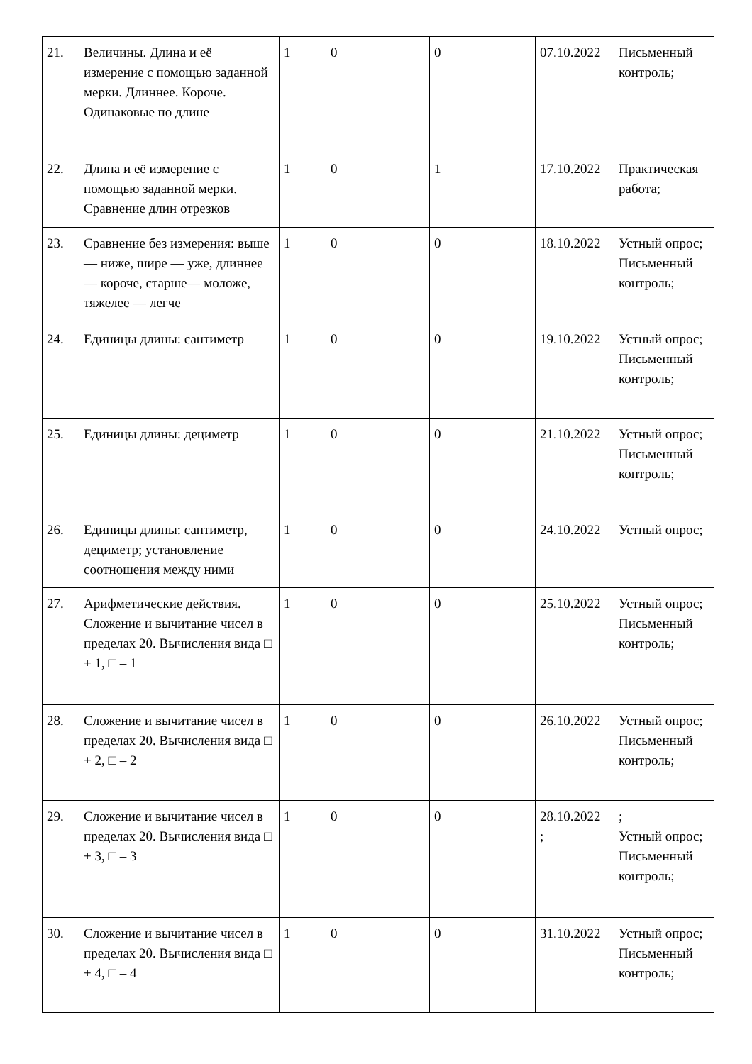| 21. | Величины. Длина и её измерение с помощью заданной мерки. Длиннее. Короче. Одинаковые по длине | 1 | 0 | 0 | 07.10.2022 | Письменный контроль; |
| 22. | Длина и её измерение с помощью заданной мерки. Сравнение длин отрезков | 1 | 0 | 1 | 17.10.2022 | Практическая работа; |
| 23. | Сравнение без измерения: выше — ниже, шире — уже, длиннее — короче, старше— моложе, тяжелее — легче | 1 | 0 | 0 | 18.10.2022 | Устный опрос; Письменный контроль; |
| 24. | Единицы длины: сантиметр | 1 | 0 | 0 | 19.10.2022 | Устный опрос; Письменный контроль; |
| 25. | Единицы длины: дециметр | 1 | 0 | 0 | 21.10.2022 | Устный опрос; Письменный контроль; |
| 26. | Единицы длины: сантиметр, дециметр; установление соотношения между ними | 1 | 0 | 0 | 24.10.2022 | Устный опрос; |
| 27. | Арифметические действия. Сложение и вычитание чисел в пределах 20. Вычисления вида □ + 1, □ – 1 | 1 | 0 | 0 | 25.10.2022 | Устный опрос; Письменный контроль; |
| 28. | Сложение и вычитание чисел в пределах 20. Вычисления вида □ + 2, □ – 2 | 1 | 0 | 0 | 26.10.2022 | Устный опрос; Письменный контроль; |
| 29. | Сложение и вычитание чисел в пределах 20. Вычисления вида □ + 3, □ – 3 | 1 | 0 | 0 | 28.10.2022 ; | ; Устный опрос; Письменный контроль; |
| 30. | Сложение и вычитание чисел в пределах 20. Вычисления вида □ + 4, □ – 4 | 1 | 0 | 0 | 31.10.2022 | Устный опрос; Письменный контроль; |